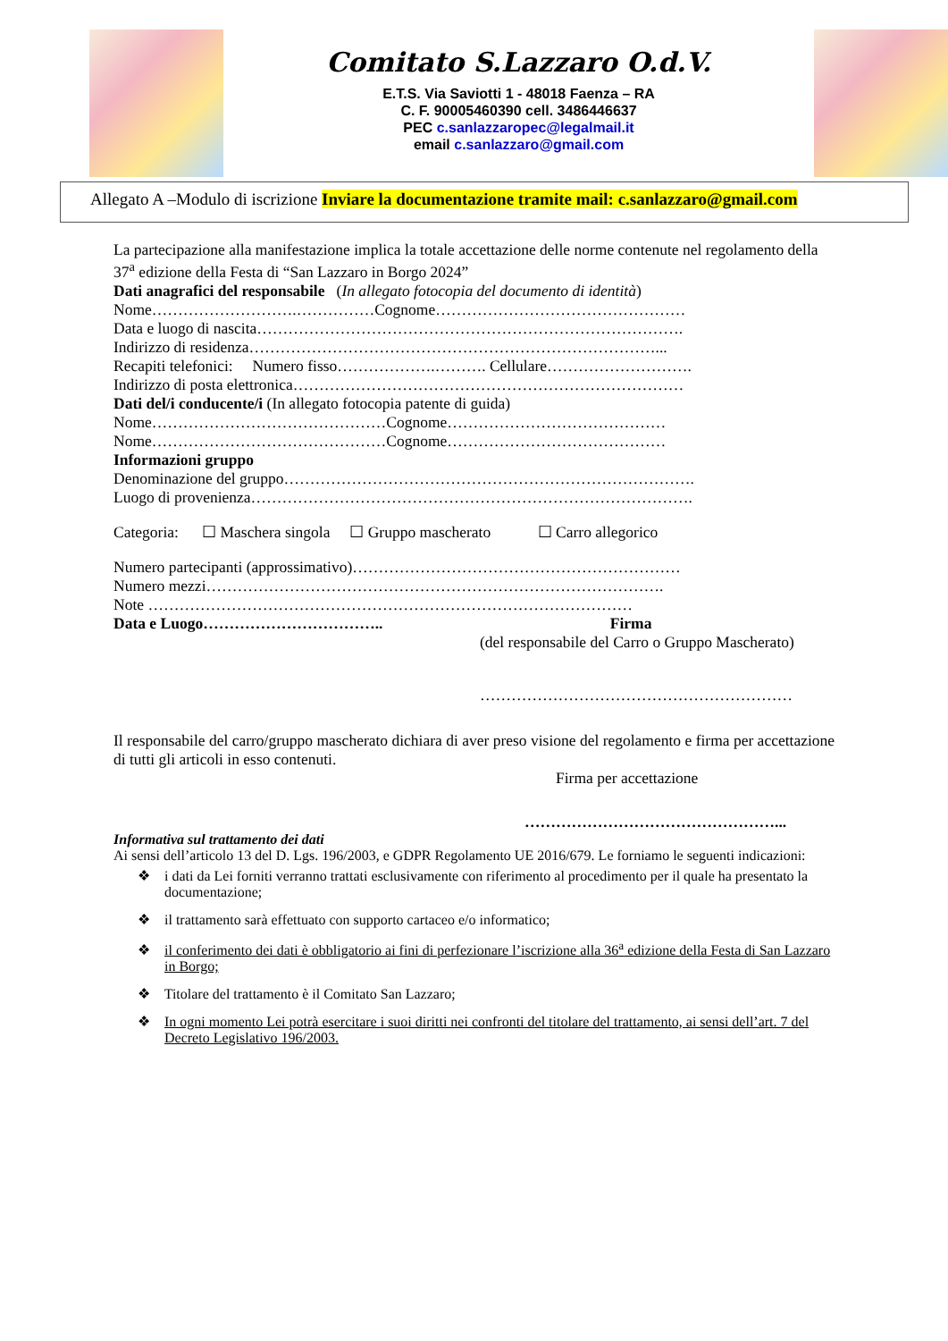Comitato S.Lazzaro O.d.V.
E.T.S. Via Saviotti 1 - 48018 Faenza – RA
C. F. 90005460390 cell. 3486446637
PEC c.sanlazzaropec@legalmail.it
email c.sanlazzaro@gmail.com
Allegato A –Modulo di iscrizione Inviare la documentazione tramite mail: c.sanlazzaro@gmail.com
La partecipazione alla manifestazione implica la totale accettazione delle norme contenute nel regolamento della 37<sup>a</sup> edizione della Festa di “San Lazzaro in Borgo 2024”
Dati anagrafici del responsabile (In allegato fotocopia del documento di identità)
Nome……………………….……………Cognome…………………………………………
Data e luogo di nascita……………………………………………………………………….
Indirizzo di residenza……………………………………………………………………...
Recapiti telefonici: Numero fisso……………….………. Cellulare……………………….
Indirizzo di posta elettronica…………………………………………………………………
Dati del/i conducente/i (In allegato fotocopia patente di guida)
Nome………………………………………Cognome……………………………………
Nome………………………………………Cognome……………………………………
Informazioni gruppo
Denominazione del gruppo…………………………………………………………………….
Luogo di provenienza………………………………………………………………………….
Categoria: ☐ Maschera singola ☐ Gruppo mascherato ☐ Carro allegorico
Numero partecipanti (approssimativo)………………………………………………………
Numero mezzi…………………………………………………………………………….
Note …………………………………………………………………………………
Data e Luogo…………………………….. Firma
(del responsabile del Carro o Gruppo Mascherato)
……………………………………………………
Il responsabile del carro/gruppo mascherato dichiara di aver preso visione del regolamento e firma per accettazione di tutti gli articoli in esso contenuti.
Firma per accettazione
…………………………………………...
Informativa sul trattamento dei dati
Ai sensi dell’articolo 13 del D. Lgs. 196/2003, e GDPR Regolamento UE 2016/679. Le forniamo le seguenti indicazioni:
❖ i dati da Lei forniti verranno trattati esclusivamente con riferimento al procedimento per il quale ha presentato la documentazione;
❖ il trattamento sarà effettuato con supporto cartaceo e/o informatico;
❖ il conferimento dei dati è obbligatorio ai fini di perfezionare l’iscrizione alla 36<sup>a</sup> edizione della Festa di San Lazzaro in Borgo;
❖ Titolare del trattamento è il Comitato San Lazzaro;
❖ In ogni momento Lei potrà esercitare i suoi diritti nei confronti del titolare del trattamento, ai sensi dell’art. 7 del Decreto Legislativo 196/2003.